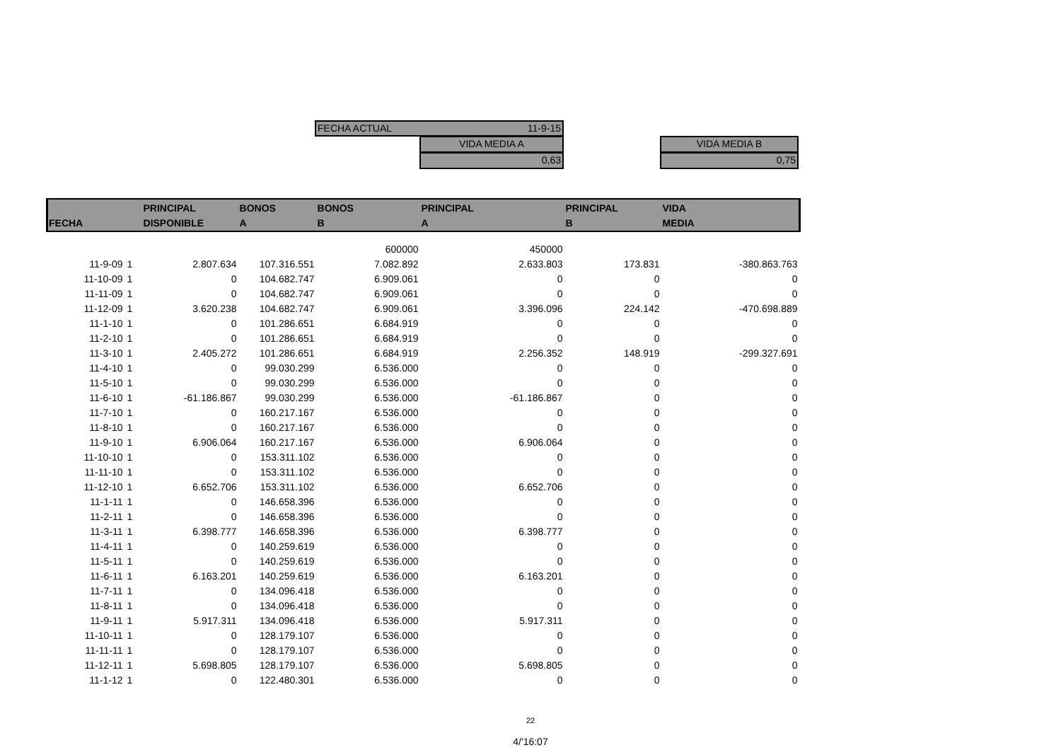FECHA ACTUAL 11-9-15
VIDA MEDIA A
0,63
VIDA MEDIA B
0,75
| FECHA | | PRINCIPAL DISPONIBLE | BONOS A | BONOS B | PRINCIPAL A | PRINCIPAL B | VIDA MEDIA |
| --- | --- | --- | --- | --- | --- | --- | --- |
| | | | | 600000 | 450000 | | |
| 11-9-09 | 1 | 2.807.634 | 107.316.551 | 7.082.892 | 2.633.803 | 173.831 | -380.863.763 |
| 11-10-09 | 1 | 0 | 104.682.747 | 6.909.061 | 0 | 0 | 0 |
| 11-11-09 | 1 | 0 | 104.682.747 | 6.909.061 | 0 | 0 | 0 |
| 11-12-09 | 1 | 3.620.238 | 104.682.747 | 6.909.061 | 3.396.096 | 224.142 | -470.698.889 |
| 11-1-10 | 1 | 0 | 101.286.651 | 6.684.919 | 0 | 0 | 0 |
| 11-2-10 | 1 | 0 | 101.286.651 | 6.684.919 | 0 | 0 | 0 |
| 11-3-10 | 1 | 2.405.272 | 101.286.651 | 6.684.919 | 2.256.352 | 148.919 | -299.327.691 |
| 11-4-10 | 1 | 0 | 99.030.299 | 6.536.000 | 0 | 0 | 0 |
| 11-5-10 | 1 | 0 | 99.030.299 | 6.536.000 | 0 | 0 | 0 |
| 11-6-10 | 1 | -61.186.867 | 99.030.299 | 6.536.000 | -61.186.867 | 0 | 0 |
| 11-7-10 | 1 | 0 | 160.217.167 | 6.536.000 | 0 | 0 | 0 |
| 11-8-10 | 1 | 0 | 160.217.167 | 6.536.000 | 0 | 0 | 0 |
| 11-9-10 | 1 | 6.906.064 | 160.217.167 | 6.536.000 | 6.906.064 | 0 | 0 |
| 11-10-10 | 1 | 0 | 153.311.102 | 6.536.000 | 0 | 0 | 0 |
| 11-11-10 | 1 | 0 | 153.311.102 | 6.536.000 | 0 | 0 | 0 |
| 11-12-10 | 1 | 6.652.706 | 153.311.102 | 6.536.000 | 6.652.706 | 0 | 0 |
| 11-1-11 | 1 | 0 | 146.658.396 | 6.536.000 | 0 | 0 | 0 |
| 11-2-11 | 1 | 0 | 146.658.396 | 6.536.000 | 0 | 0 | 0 |
| 11-3-11 | 1 | 6.398.777 | 146.658.396 | 6.536.000 | 6.398.777 | 0 | 0 |
| 11-4-11 | 1 | 0 | 140.259.619 | 6.536.000 | 0 | 0 | 0 |
| 11-5-11 | 1 | 0 | 140.259.619 | 6.536.000 | 0 | 0 | 0 |
| 11-6-11 | 1 | 6.163.201 | 140.259.619 | 6.536.000 | 6.163.201 | 0 | 0 |
| 11-7-11 | 1 | 0 | 134.096.418 | 6.536.000 | 0 | 0 | 0 |
| 11-8-11 | 1 | 0 | 134.096.418 | 6.536.000 | 0 | 0 | 0 |
| 11-9-11 | 1 | 5.917.311 | 134.096.418 | 6.536.000 | 5.917.311 | 0 | 0 |
| 11-10-11 | 1 | 0 | 128.179.107 | 6.536.000 | 0 | 0 | 0 |
| 11-11-11 | 1 | 0 | 128.179.107 | 6.536.000 | 0 | 0 | 0 |
| 11-12-11 | 1 | 5.698.805 | 128.179.107 | 6.536.000 | 5.698.805 | 0 | 0 |
| 11-1-12 | 1 | 0 | 122.480.301 | 6.536.000 | 0 | 0 | 0 |
22
4/'16:07